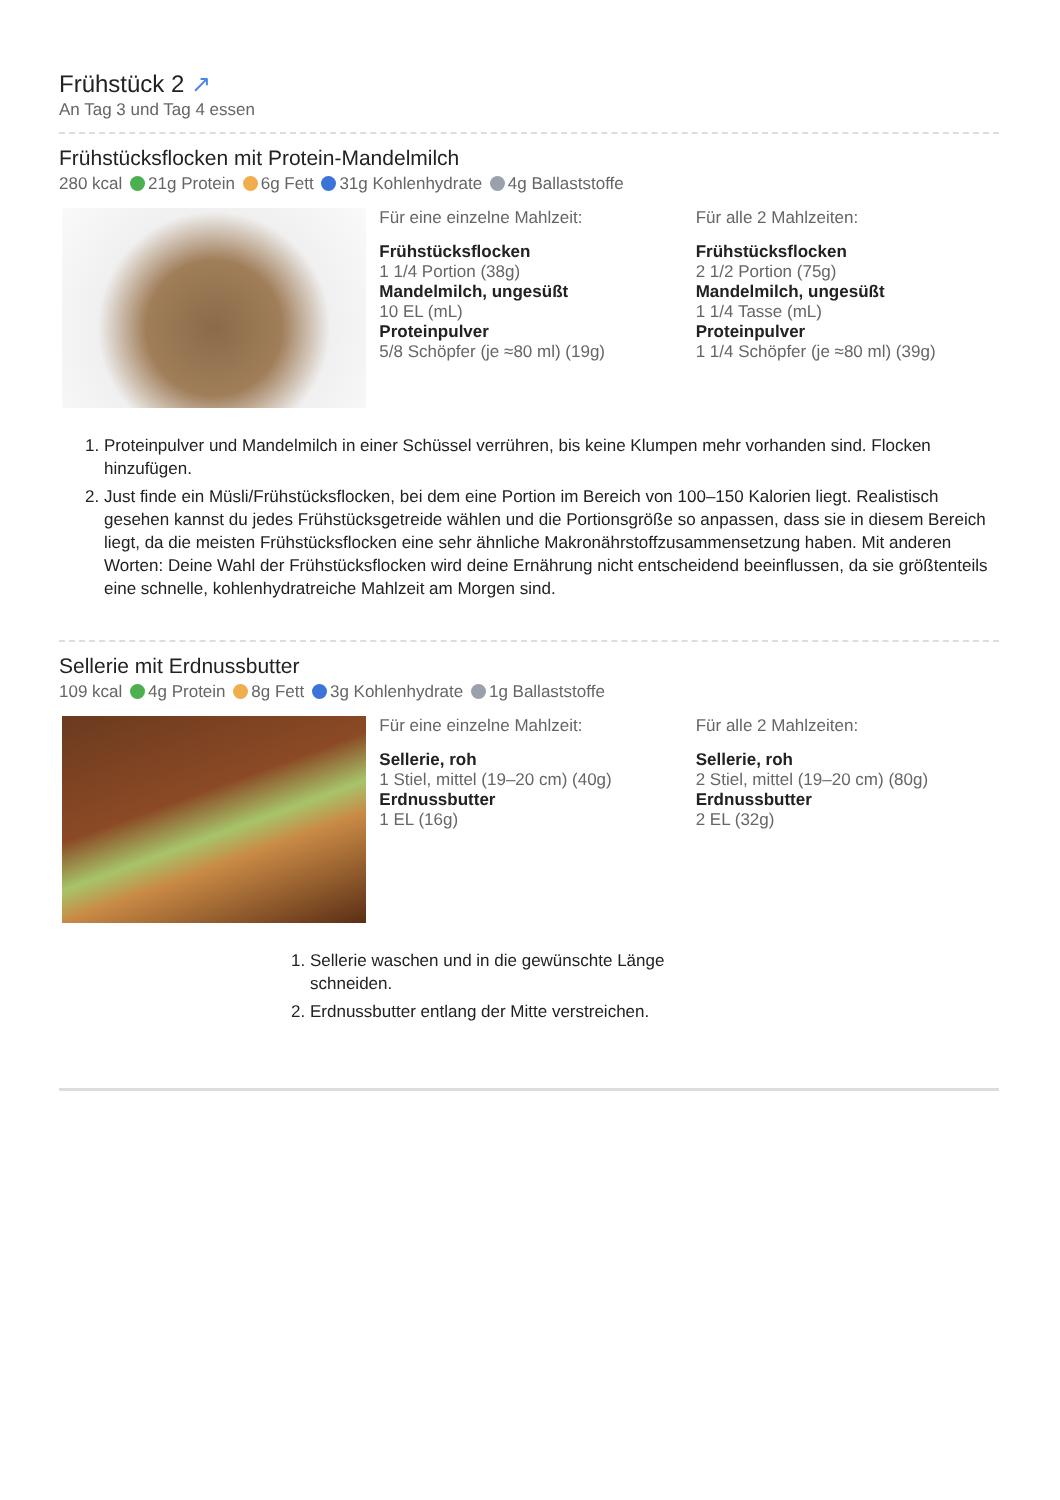Frühstück 2 ↗
An Tag 3 und Tag 4 essen
Frühstücksflocken mit Protein-Mandelmilch
280 kcal 21g Protein 6g Fett 31g Kohlenhydrate 4g Ballaststoffe
Für eine einzelne Mahlzeit:
Frühstücksflocken
1 1/4 Portion (38g)
Mandelmilch, ungesüßt
10 EL (mL)
Proteinpulver
5/8 Schöpfer (je ≈80 ml) (19g)
Für alle 2 Mahlzeiten:
Frühstücksflocken
2 1/2 Portion (75g)
Mandelmilch, ungesüßt
1 1/4 Tasse (mL)
Proteinpulver
1 1/4 Schöpfer (je ≈80 ml) (39g)
1. Proteinpulver und Mandelmilch in einer Schüssel verrühren, bis keine Klumpen mehr vorhanden sind. Flocken hinzufügen.
2. Just finde ein Müsli/Frühstücksflocken, bei dem eine Portion im Bereich von 100–150 Kalorien liegt. Realistisch gesehen kannst du jedes Frühstücksgetreide wählen und die Portionsgröße so anpassen, dass sie in diesem Bereich liegt, da die meisten Frühstücksflocken eine sehr ähnliche Makronährstoffzusammensetzung haben. Mit anderen Worten: Deine Wahl der Frühstücksflocken wird deine Ernährung nicht entscheidend beeinflussen, da sie größtenteils eine schnelle, kohlenhydratreiche Mahlzeit am Morgen sind.
Sellerie mit Erdnussbutter
109 kcal 4g Protein 8g Fett 3g Kohlenhydrate 1g Ballaststoffe
Für eine einzelne Mahlzeit:
Sellerie, roh
1 Stiel, mittel (19–20 cm) (40g)
Erdnussbutter
1 EL (16g)
Für alle 2 Mahlzeiten:
Sellerie, roh
2 Stiel, mittel (19–20 cm) (80g)
Erdnussbutter
2 EL (32g)
1. Sellerie waschen und in die gewünschte Länge schneiden.
2. Erdnussbutter entlang der Mitte verstreichen.